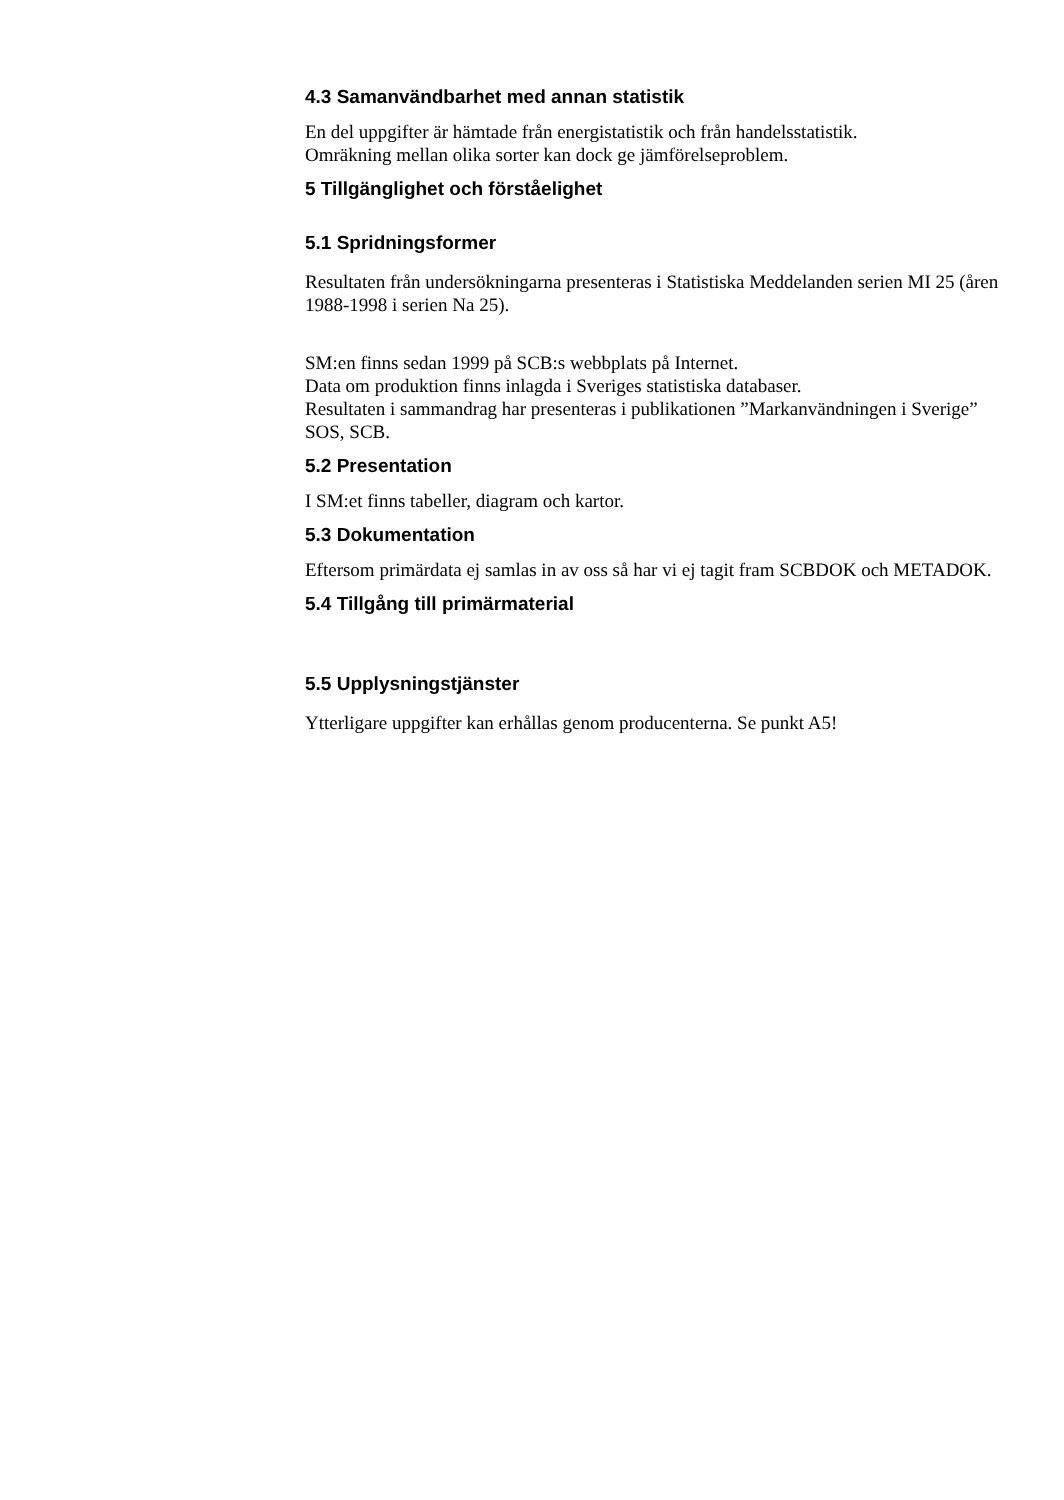4.3 Samanvändbarhet med annan statistik
En del uppgifter är hämtade från energistatistik och från handelsstatistik.
Omräkning mellan olika sorter kan dock ge jämförelseproblem.
5 Tillgänglighet och förståelighet
5.1 Spridningsformer
Resultaten från undersökningarna presenteras i Statistiska Meddelanden serien MI 25 (åren 1988-1998 i serien Na 25).
SM:en finns sedan 1999 på SCB:s webbplats på Internet.
Data om produktion finns inlagda i Sveriges statistiska databaser.
Resultaten i sammandrag har presenteras i publikationen ”Markanvändningen i Sverige” SOS, SCB.
5.2 Presentation
I SM:et finns tabeller, diagram och kartor.
5.3 Dokumentation
Eftersom primärdata ej samlas in av oss så har vi ej tagit fram SCBDOK och METADOK.
5.4 Tillgång till primärmaterial
5.5 Upplysningstjänster
Ytterligare uppgifter kan erhållas genom producenterna. Se punkt A5!